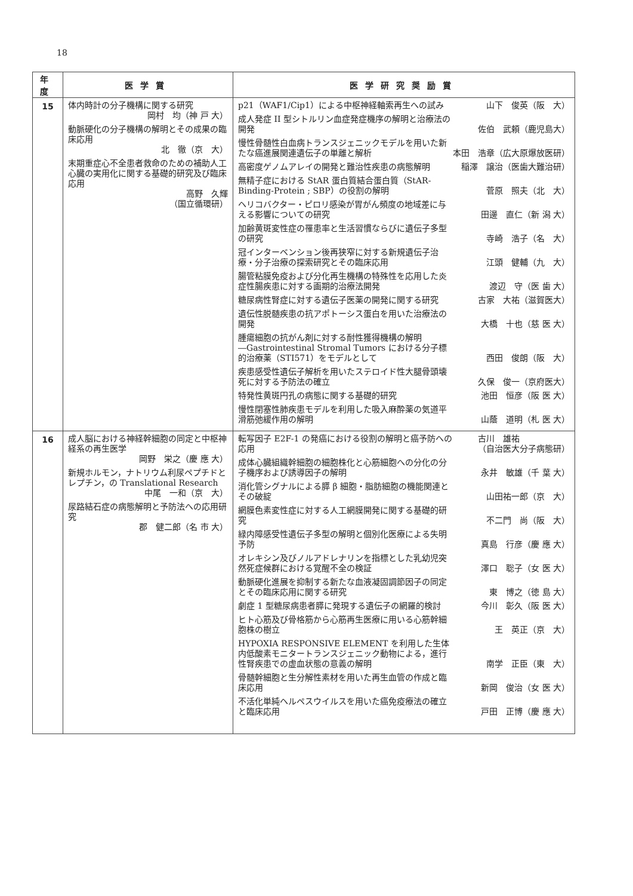18
| 年度 | 医学賞 | 医学研究奨励賞 |
| --- | --- | --- |
| 15 | 体内時計の分子機構に関する研究 岡村 均（神 戸 大） 動脈硬化の分子機構の解明とその成果の臨床応用 北 徹（京 大） 末期重症心不全患者救命のための補助人工心臓の実用化に関する基礎的研究及び臨床応用 高野 久輝 （国立循環研） | p21（WAF1/Cip1）による中枢神経軸索再生への試み 山下 俊英（阪 大） 成人発症 II 型シトルリン血症発症機序の解明と治療法の開発 佐伯 武頼（鹿児島大） 慢性骨髄性白血病トランスジェニックモデルを用いた新たな癌進展関連遺伝子の単離と解析 本田 浩章（広大原爆放医研） 高密度ゲノムアレイの開発と難治性疾患の病態解明 稲澤 譲治（医歯大難治研） 無精子症における StAR 蛋白質結合蛋白質（StAR-Binding-Protein ; SBP）の役割の解明 菅原 照夫（北 大） ヘリコバクター・ピロリ感染が胃がん頻度の地域差に与える影響についての研究 田邊 直仁（新 潟 大） 加齢黄斑変性症の罹患率と生活習慣ならびに遺伝子多型の研究 寺崎 浩子（名 大） 冠インターベンション後再狭窄に対する新規遺伝子治療・分子治療の探索研究とその臨床応用 江頭 健輔（九 大） 腸管粘膜免疫および分化再生機構の特殊性を応用した炎症性腸疾患に対する画期的治療法開発 渡辺 守（医 歯 大） 糖尿病性腎症に対する遺伝子医薬の開発に関する研究 古家 大祐（滋賀医大） 遺伝性脱髄疾患の抗アポトーシス蛋白を用いた治療法の開発 大橋 十也（慈 医 大） 腫瘍細胞の抗がん剤に対する耐性獲得機構の解明―Gastrointestinal Stromal Tumors における分子標的治療薬（STI571）をモデルとして 西田 俊朗（阪 大） 疾患感受性遺伝子解析を用いたステロイド性大腿骨頭壊死に対する予防法の確立 久保 俊一（京府医大） 特発性黄斑円孔の病態に関する基礎的研究 池田 恒彦（阪 医 大） 慢性閉塞性肺疾患モデルを利用した吸入麻酔薬の気道平滑筋弛緩作用の解明 山蔭 道明（札 医 大） |
| 16 | 成人脳における神経幹細胞の同定と中枢神経系の再生医学 岡野 栄之（慶 應 大） 新規ホルモン，ナトリウム利尿ペプチドとレプチン，の Translational Research 中尾 一和（京 大） 尿路結石症の病態解明と予防法への応用研究 郡 健二郎（名 市 大） | 転写因子 E2F-1 の発癌における役割の解明と癌予防への応用 古川 雄祐 （自治医大分子病態研） 成体心臓組織幹細胞の細胞株化と心筋細胞への分化の分子機序および誘導因子の解明 永井 敏雄（千 葉 大） 消化管シグナルによる膵 β 細胞・脂肪細胞の機能関連とその破綻 山田祐一郎（京 大） 網膜色素変性症に対する人工網膜開発に関する基礎的研究 不二門 尚（阪 大） 緑内障感受性遺伝子多型の解明と個別化医療による失明予防 真島 行彦（慶 應 大） オレキシン及びノルアドレナリンを指標とした乳幼児突然死症候群における覚醒不全の検証 澤口 聡子（女 医 大） 動脈硬化進展を抑制する新たな血液凝固調節因子の同定とその臨床応用に関する研究 東 博之（徳 島 大） 劇症 1 型糖尿病患者膵に発現する遺伝子の網羅的検討 今川 彰久（阪 医 大） ヒト心筋及び骨格筋から心筋再生医療に用いる心筋幹細胞株の樹立 王 英正（京 大） HYPOXIA RESPONSIVE ELEMENT を利用した生体内低酸素モニタートランスジェニック動物による，進行性腎疾患での虚血状態の意義の解明 南学 正臣（東 大） 骨髄幹細胞と生分解性素材を用いた再生血管の作成と臨床応用 新岡 俊治（女 医 大） 不活化単純ヘルペスウイルスを用いた癌免疫療法の確立と臨床応用 戸田 正博（慶 應 大） |